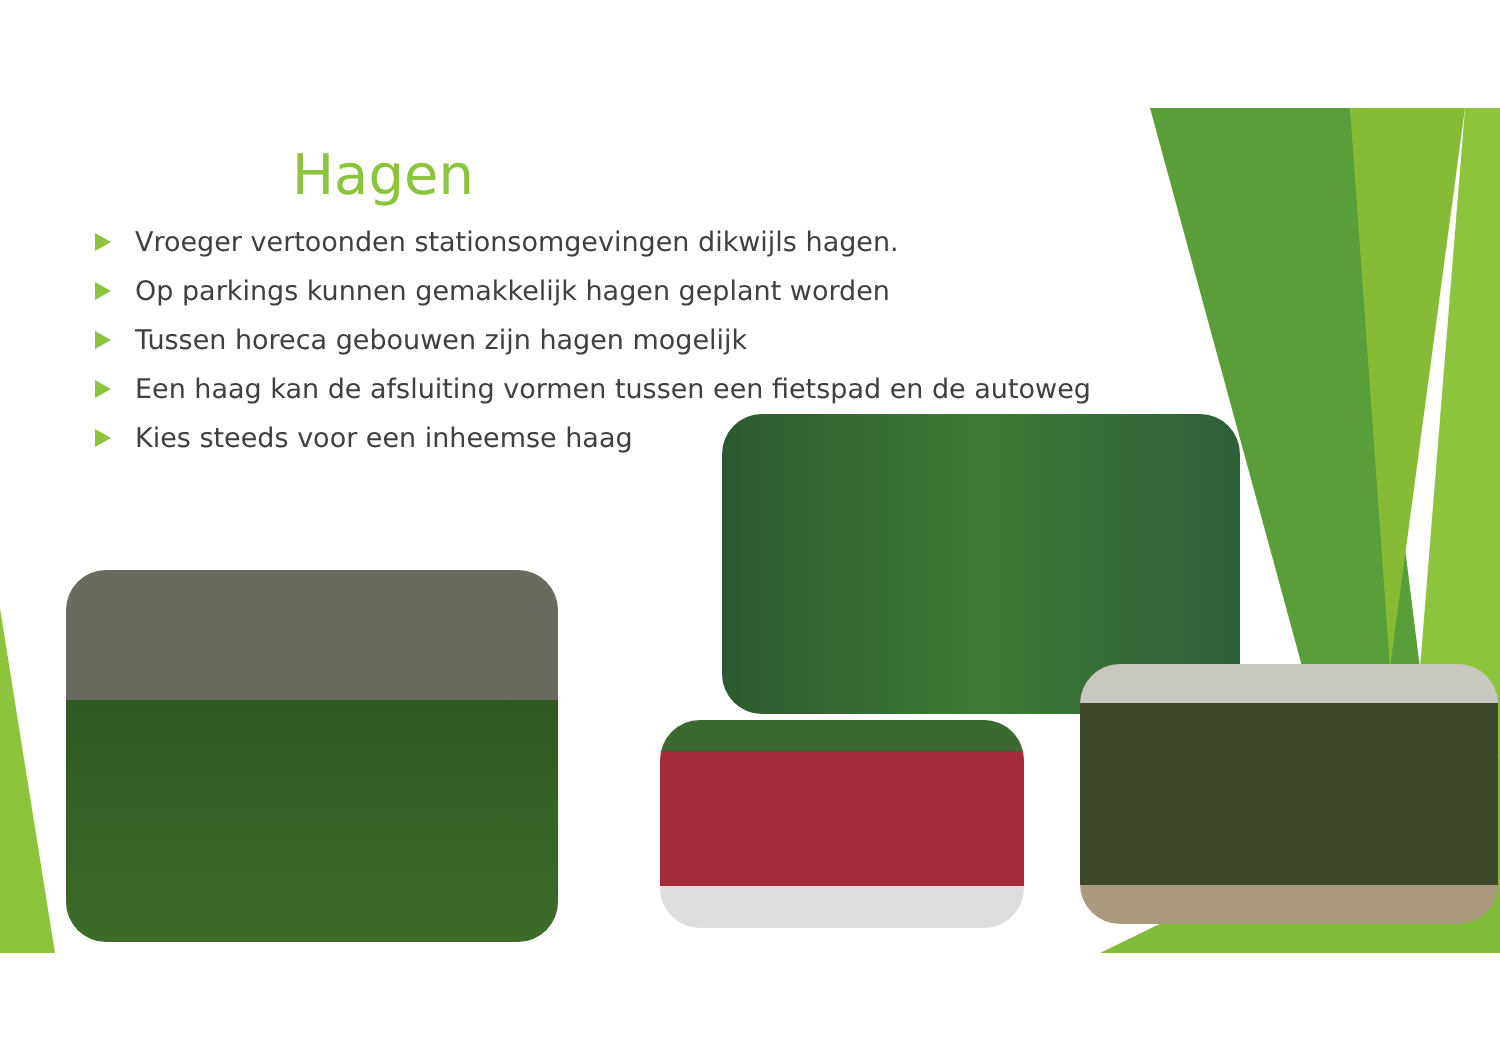Hagen
Vroeger vertoonden stationsomgevingen dikwijls hagen.
Op parkings kunnen gemakkelijk hagen geplant worden
Tussen horeca gebouwen zijn hagen mogelijk
Een haag kan de afsluiting vormen tussen een fietspad en de autoweg
Kies steeds voor een inheemse haag